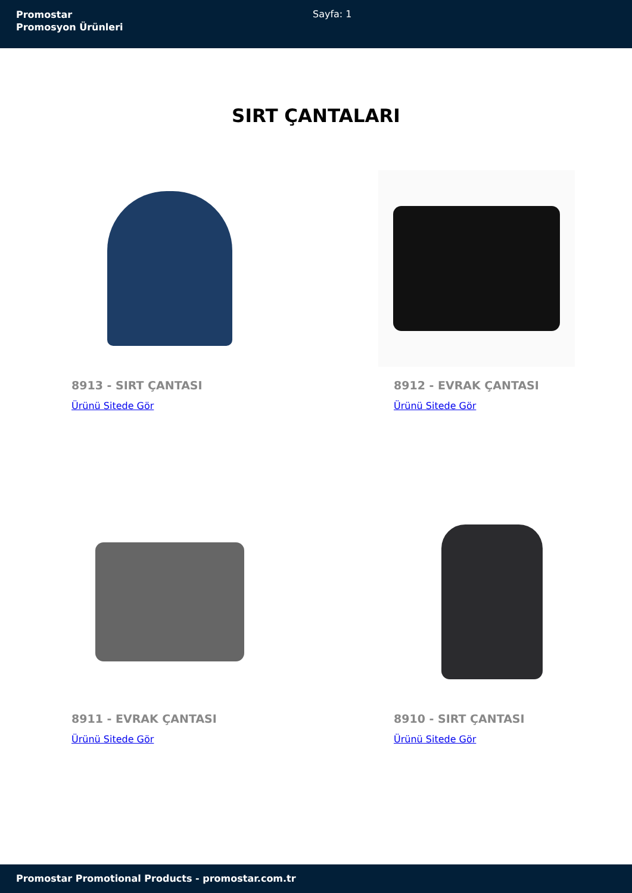Promostar
Promosyon Ürünleri
Sayfa: 1
SIRT ÇANTALARI
8913 - SIRT ÇANTASI
Ürünü Sitede Gör
8912 - EVRAK ÇANTASI
Ürünü Sitede Gör
8911 - EVRAK ÇANTASI
Ürünü Sitede Gör
8910 - SIRT ÇANTASI
Ürünü Sitede Gör
Promostar Promotional Products - promostar.com.tr